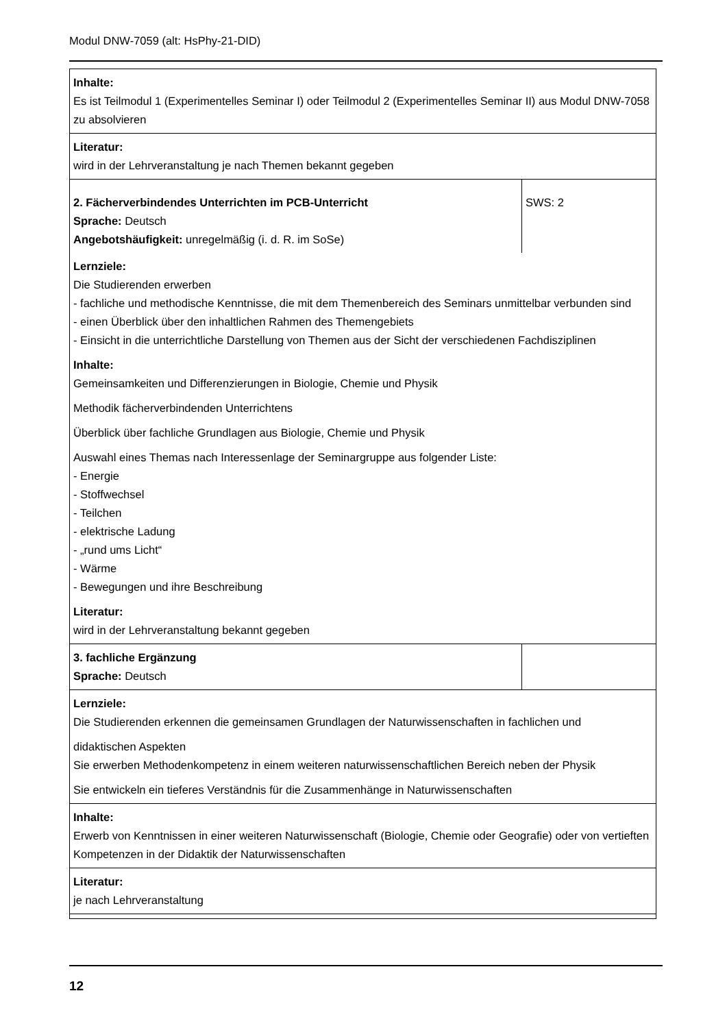Modul DNW-7059 (alt: HsPhy-21-DID)
| Inhalte: Es ist Teilmodul 1 (Experimentelles Seminar I) oder Teilmodul 2 (Experimentelles Seminar II) aus Modul DNW-7058 zu absolvieren | |
| Literatur: wird in der Lehrveranstaltung je nach Themen bekannt gegeben | |
| 2. Fächerverbindendes Unterrichten im PCB-Unterricht Sprache: Deutsch Angebotshäufigkeit: unregelmäßig (i. d. R. im SoSe) | SWS: 2 |
| Lernziele: Die Studierenden erwerben - fachliche und methodische Kenntnisse, die mit dem Themenbereich des Seminars unmittelbar verbunden sind - einen Überblick über den inhaltlichen Rahmen des Themengebiets - Einsicht in die unterrichtliche Darstellung von Themen aus der Sicht der verschiedenen Fachdisziplinen Inhalte: Gemeinsamkeiten und Differenzierungen in Biologie, Chemie und Physik Methodik fächerverbindenden Unterrichtens Überblick über fachliche Grundlagen aus Biologie, Chemie und Physik Auswahl eines Themas nach Interessenlage der Seminargruppe aus folgender Liste: - Energie - Stoffwechsel - Teilchen - elektrische Ladung - „rund ums Licht“ - Wärme - Bewegungen und ihre Beschreibung Literatur: wird in der Lehrveranstaltung bekannt gegeben | |
| 3. fachliche Ergänzung Sprache: Deutsch | |
| Lernziele: Die Studierenden erkennen die gemeinsamen Grundlagen der Naturwissenschaften in fachlichen und didaktischen Aspekten Sie erwerben Methodenkompetenz in einem weiteren naturwissenschaftlichen Bereich neben der Physik Sie entwickeln ein tieferes Verständnis für die Zusammenhänge in Naturwissenschaften | |
| Inhalte: Erwerb von Kenntnissen in einer weiteren Naturwissenschaft (Biologie, Chemie oder Geografie) oder von vertieften Kompetenzen in der Didaktik der Naturwissenschaften | |
| Literatur: je nach Lehrveranstaltung | |
12